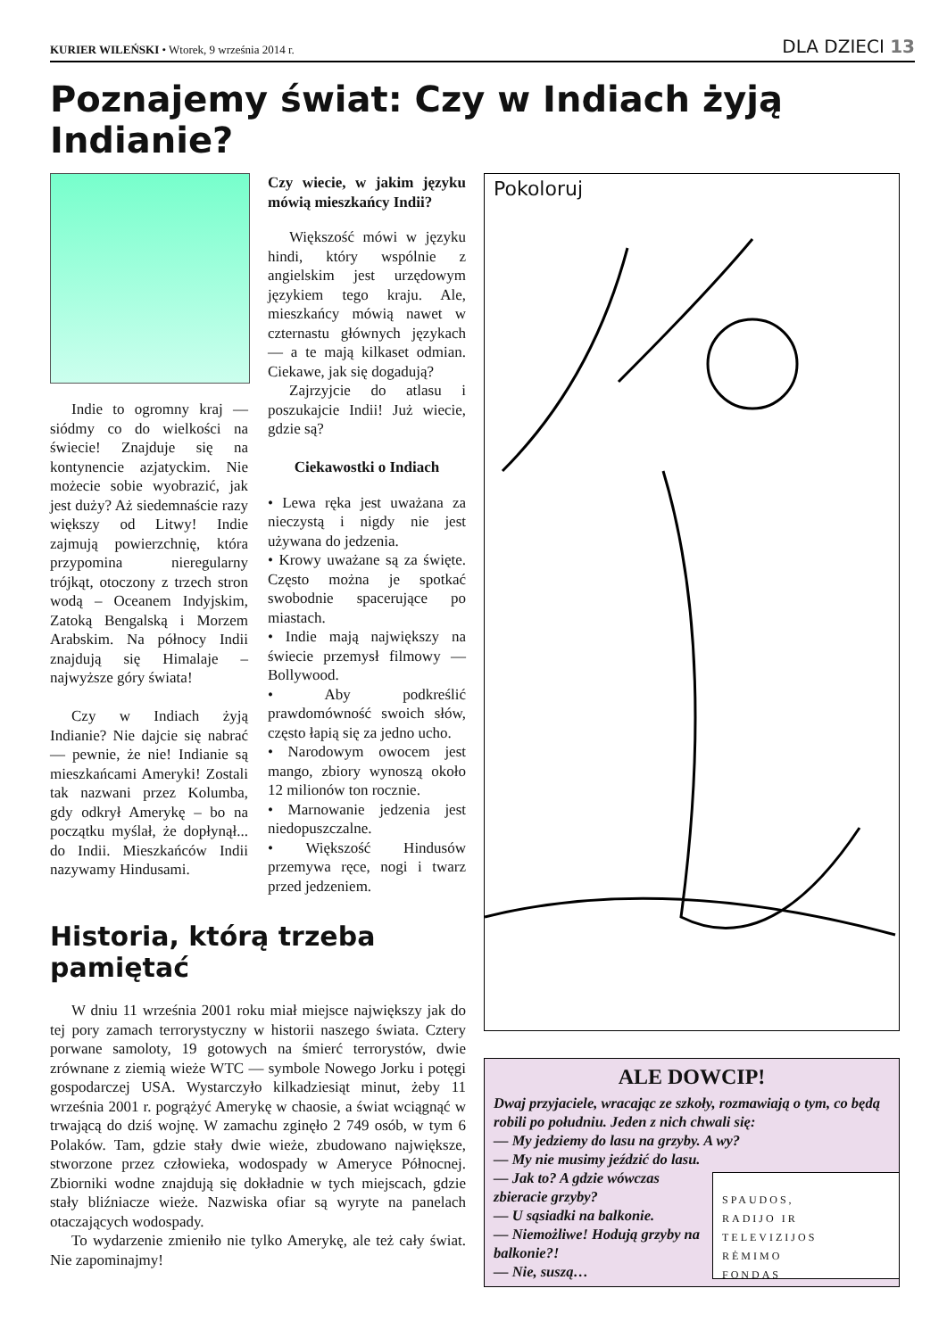KURIER WILEŃSKI • Wtorek, 9 września 2014 r.
DLA DZIECI 13
Poznajemy świat: Czy w Indiach żyją Indianie?
Indie to ogromny kraj — siódmy co do wielkości na świecie! Znajduje się na kontynencie azjatyckim. Nie możecie sobie wyobrazić, jak jest duży? Aż siedemnaście razy większy od Litwy! Indie zajmują powierzchnię, która przypomina nieregularny trójkąt, otoczony z trzech stron wodą – Oceanem Indyjskim, Zatoką Bengalską i Morzem Arabskim. Na północy Indii znajdują się Himalaje – najwyższe góry świata!
Czy w Indiach żyją Indianie? Nie dajcie się nabrać — pewnie, że nie! Indianie są mieszkańcami Ameryki! Zostali tak nazwani przez Kolumba, gdy odkrył Amerykę – bo na początku myślał, że dopłynął... do Indii. Mieszkańców Indii nazywamy Hindusami.
Czy wiecie, w jakim języku mówią mieszkańcy Indii?
Większość mówi w języku hindi, który wspólnie z angielskim jest urzędowym językiem tego kraju. Ale, mieszkańcy mówią nawet w czternastu głównych językach — a te mają kilkaset odmian. Ciekawe, jak się dogadują?
Zajrzyjcie do atlasu i poszukajcie Indii! Już wiecie, gdzie są?
Ciekawostki o Indiach
• Lewa ręka jest uważana za nieczystą i nigdy nie jest używana do jedzenia.
• Krowy uważane są za święte. Często można je spotkać swobodnie spacerujące po miastach.
• Indie mają największy na świecie przemysł filmowy — Bollywood.
• Aby podkreślić prawdomówność swoich słów, często łapią się za jedno ucho.
• Narodowym owocem jest mango, zbiory wynoszą około 12 milionów ton rocznie.
• Marnowanie jedzenia jest niedopuszczalne.
• Większość Hindusów przemywa ręce, nogi i twarz przed jedzeniem.
Historia, którą trzeba pamiętać
W dniu 11 września 2001 roku miał miejsce największy jak do tej pory zamach terrorystyczny w historii naszego świata. Cztery porwane samoloty, 19 gotowych na śmierć terrorystów, dwie zrównane z ziemią wieże WTC — symbole Nowego Jorku i potęgi gospodarczej USA. Wystarczyło kilkadziesiąt minut, żeby 11 września 2001 r. pogrążyć Amerykę w chaosie, a świat wciągnąć w trwającą do dziś wojnę. W zamachu zginęło 2 749 osób, w tym 6 Polaków. Tam, gdzie stały dwie wieże, zbudowano największe, stworzone przez człowieka, wodospady w Ameryce Północnej. Zbiorniki wodne znajdują się dokładnie w tych miejscach, gdzie stały bliźniacze wieże. Nazwiska ofiar są wyryte na panelach otaczających wodospady.
To wydarzenie zmieniło nie tylko Amerykę, ale też cały świat. Nie zapominajmy!
Pokoloruj
ALE DOWCIP!
Dwaj przyjaciele, wracając ze szkoły, rozmawiają o tym, co będą robili po południu. Jeden z nich chwali się:
— My jedziemy do lasu na grzyby. A wy?
— My nie musimy jeździć do lasu.
SPAUDOS,
RADIJO IR
TELEVIZIJOS
RĖMIMO
FONDAS
— Jak to? A gdzie wówczas zbieracie grzyby?
— U sąsiadki na balkonie.
— Niemożliwe! Hodują grzyby na balkonie?!
— Nie, suszą…